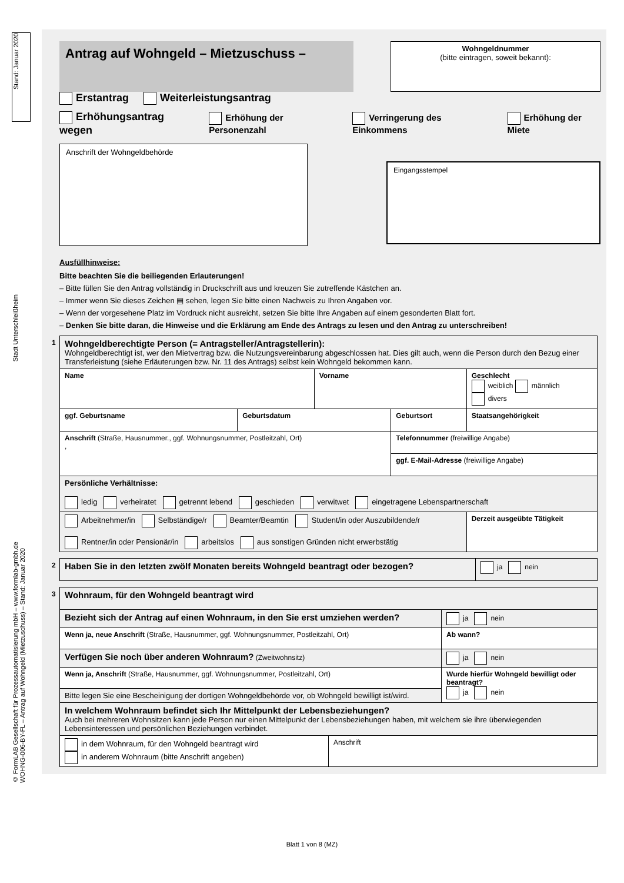Stand: Januar 2020
Stadt Unterschleißheim
© FormLAB Gesellschaft für Prozessautomatisierung mbH – www.formlab-gmbh.de
WOHNG-006-BY-FL – Antrag auf Wohngeld (Mietzuschuss) – Stand: Januar 2020
Antrag auf Wohngeld – Mietzuschuss –
Wohngeldnummer
(bitte eintragen, soweit bekannt):
Erstantrag Weiterleistungsantrag
Erhöhungsantrag wegen Erhöhung der Personenzahl Verringerung des Einkommens Erhöhung der Miete
Anschrift der Wohngeldbehörde
Eingangsstempel
Ausfüllhinweise:
Bitte beachten Sie die beiliegenden Erlauterungen!
– Bitte füllen Sie den Antrag vollständig in Druckschrift aus und kreuzen Sie zutreffende Kästchen an.
– Immer wenn Sie dieses Zeichen ▤ sehen, legen Sie bitte einen Nachweis zu Ihren Angaben vor.
– Wenn der vorgesehene Platz im Vordruck nicht ausreicht, setzen Sie bitte Ihre Angaben auf einem gesonderten Blatt fort.
– Denken Sie bitte daran, die Hinweise und die Erklärung am Ende des Antrags zu lesen und den Antrag zu unterschreiben!
| 1 Wohngeldberechtigte Person (= Antragsteller/Antragstellerin): Wohngeldberechtigt ist, wer den Mietvertrag bzw. die Nutzungsvereinbarung abgeschlossen hat. Dies gilt auch, wenn die Person durch den Bezug einer Transferleistung (siehe Erläuterungen bzw. Nr. 11 des Antrags) selbst kein Wohngeld bekommen kann. | | | | |
| Name | | Vorname | | Geschlecht weiblich männlich divers |
| ggf. Geburtsname | Geburtsdatum | | Geburtsort | Staatsangehörigkeit |
| Anschrift (Straße, Hausnummer., ggf. Wohnungsnummer, Postleitzahl, Ort) , | | | Telefonnummer (freiwillige Angabe) | |
| | | | ggf. E-Mail-Adresse (freiwillige Angabe) | |
| Persönliche Verhältnisse: ledig verheiratet getrennt lebend geschieden verwitwet eingetragene Lebenspartnerschaft | | | | |
| Arbeitnehmer/in Selbständige/r Beamter/Beamtin Student/in oder Auszubildende/r Rentner/in oder Pensionär/in arbeitslos aus sonstigen Gründen nicht erwerbstätig | | | | Derzeit ausgeübte Tätigkeit |
| 2 Haben Sie in den letzten zwölf Monaten bereits Wohngeld beantragt oder bezogen? | ja nein |
| 3 Wohnraum, für den Wohngeld beantragt wird | | |
| Bezieht sich der Antrag auf einen Wohnraum, in den Sie erst umziehen werden? | | ja nein |
| Wenn ja, neue Anschrift (Straße, Hausnummer, ggf. Wohnungsnummer, Postleitzahl, Ort) | | Ab wann? |
| Verfügen Sie noch über anderen Wohnraum? (Zweitwohnsitz) | | ja nein |
| Wenn ja, Anschrift (Straße, Hausnummer, ggf. Wohnungsnummer, Postleitzahl, Ort) | | Wurde hierfür Wohngeld bewilligt oder beantragt? ja nein |
| Bitte legen Sie eine Bescheinigung der dortigen Wohngeldbehörde vor, ob Wohngeld bewilligt ist/wird. | | |
| In welchem Wohnraum befindet sich Ihr Mittelpunkt der Lebensbeziehungen? Auch bei mehreren Wohnsitzen kann jede Person nur einen Mittelpunkt der Lebensbeziehungen haben, mit welchem sie ihre überwiegenden Lebensinteressen und persönlichen Beziehungen verbindet. | | |
| in dem Wohnraum, für den Wohngeld beantragt wird in anderem Wohnraum (bitte Anschrift angeben) | Anschrift | |
Blatt 1 von 8 (MZ)